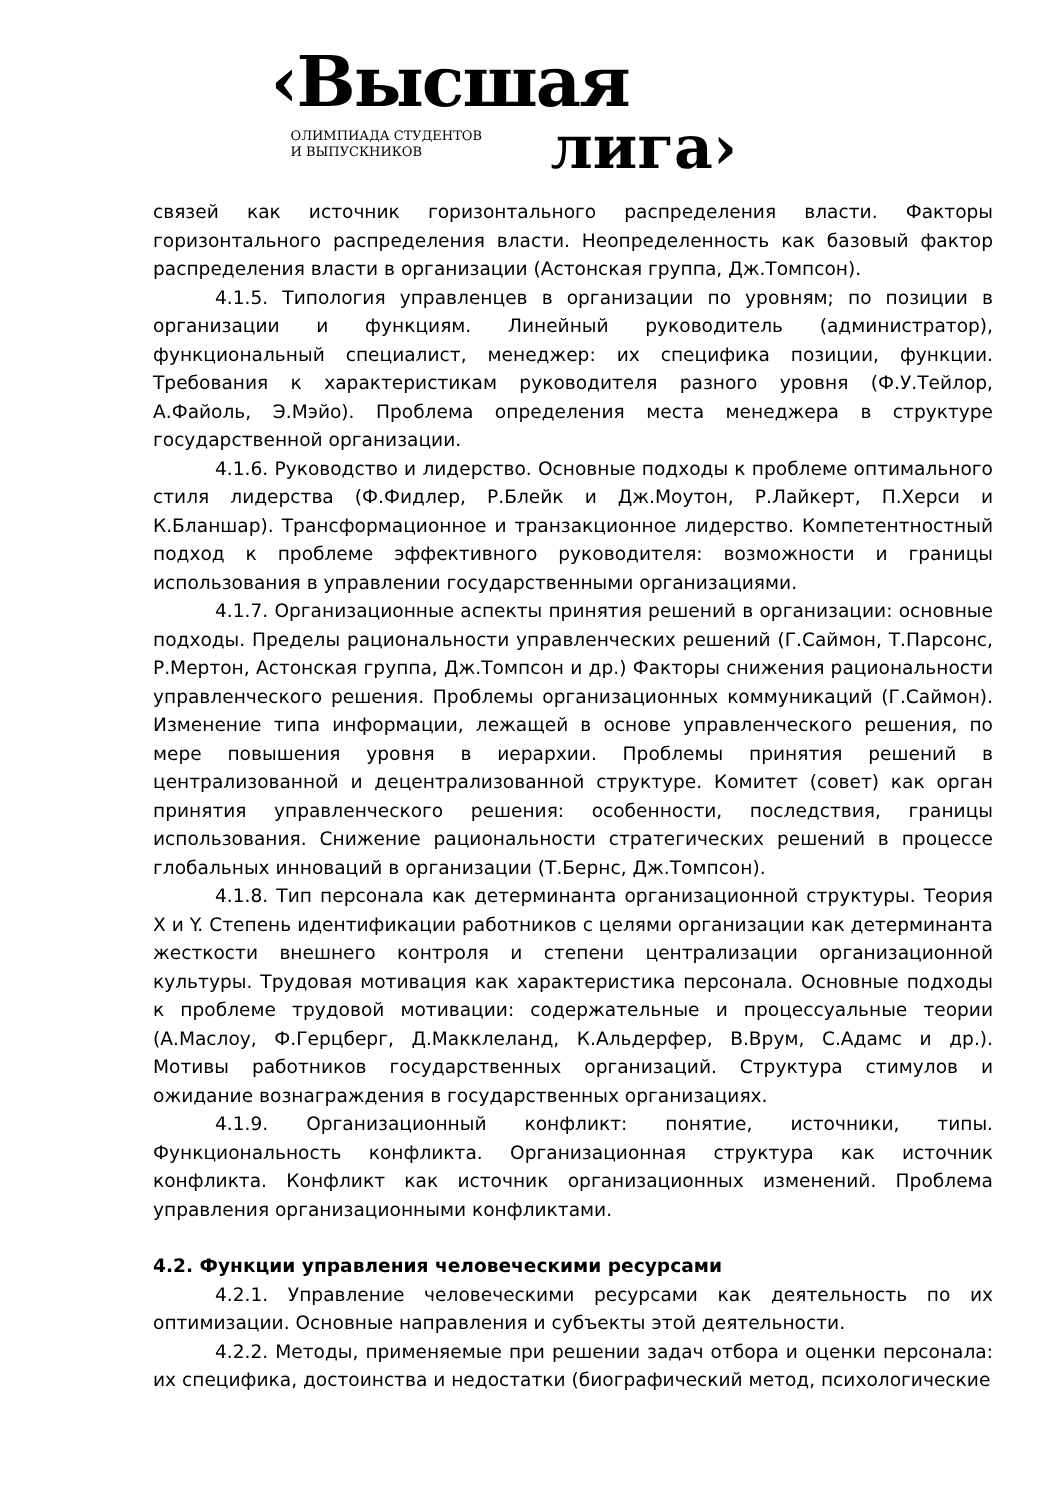‹Высшая
ОЛИМПИАДА СТУДЕНТОВ
И ВЫПУСКНИКОВ
лига›
связей как источник горизонтального распределения власти. Факторы горизонтального распределения власти. Неопределенность как базовый фактор распределения власти в организации (Астонская группа, Дж.Томпсон).
4.1.5. Типология управленцев в организации по уровням; по позиции в организации и функциям. Линейный руководитель (администратор), функциональный специалист, менеджер: их специфика позиции, функции. Требования к характеристикам руководителя разного уровня (Ф.У.Тейлор, А.Файоль, Э.Мэйо). Проблема определения места менеджера в структуре государственной организации.
4.1.6. Руководство и лидерство. Основные подходы к проблеме оптимального стиля лидерства (Ф.Фидлер, Р.Блейк и Дж.Моутон, Р.Лайкерт, П.Херси и К.Бланшар). Трансформационное и транзакционное лидерство. Компетентностный подход к проблеме эффективного руководителя: возможности и границы использования в управлении государственными организациями.
4.1.7. Организационные аспекты принятия решений в организации: основные подходы. Пределы рациональности управленческих решений (Г.Саймон, Т.Парсонс, Р.Мертон, Астонская группа, Дж.Томпсон и др.) Факторы снижения рациональности управленческого решения. Проблемы организационных коммуникаций (Г.Саймон). Изменение типа информации, лежащей в основе управленческого решения, по мере повышения уровня в иерархии. Проблемы принятия решений в централизованной и децентрализованной структуре. Комитет (совет) как орган принятия управленческого решения: особенности, последствия, границы использования. Снижение рациональности стратегических решений в процессе глобальных инноваций в организации (Т.Бернс, Дж.Томпсон).
4.1.8. Тип персонала как детерминанта организационной структуры. Теория X и Y. Степень идентификации работников с целями организации как детерминанта жесткости внешнего контроля и степени централизации организационной культуры. Трудовая мотивация как характеристика персонала. Основные подходы к проблеме трудовой мотивации: содержательные и процессуальные теории (А.Маслоу, Ф.Герцберг, Д.Макклеланд, К.Альдерфер, В.Врум, С.Адамс и др.). Мотивы работников государственных организаций. Структура стимулов и ожидание вознаграждения в государственных организациях.
4.1.9. Организационный конфликт: понятие, источники, типы. Функциональность конфликта. Организационная структура как источник конфликта. Конфликт как источник организационных изменений. Проблема управления организационными конфликтами.
4.2. Функции управления человеческими ресурсами
4.2.1. Управление человеческими ресурсами как деятельность по их оптимизации. Основные направления и субъекты этой деятельности.
4.2.2. Методы, применяемые при решении задач отбора и оценки персонала: их специфика, достоинства и недостатки (биографический метод, психологические